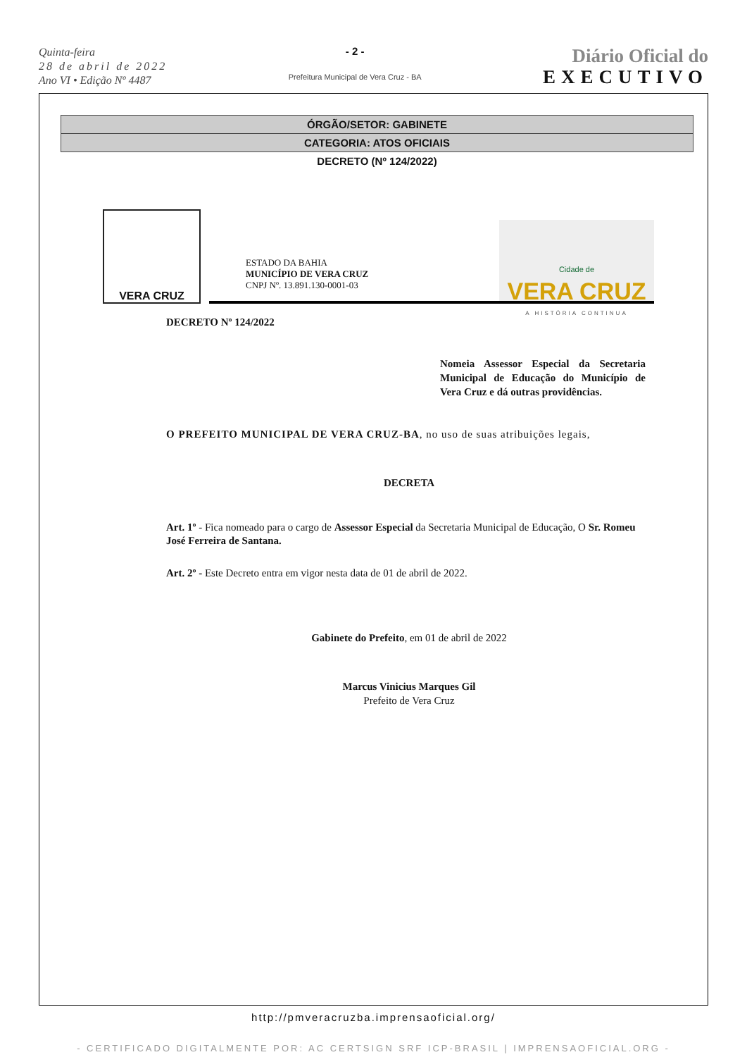Quinta-feira
28 de abril de 2022
Ano VI • Edição Nº 4487
- 2 -
Prefeitura Municipal de Vera Cruz - BA
Diário Oficial do
EXECUTIVO
ÓRGÃO/SETOR: GABINETE
CATEGORIA: ATOS OFICIAIS
DECRETO (Nº 124/2022)
VERA CRUZ
ESTADO DA BAHIA
MUNICÍPIO DE VERA CRUZ
CNPJ Nº. 13.891.130-0001-03
Cidade de
VERA CRUZ
A HISTÓRIA CONTINUA
DECRETO Nº 124/2022
Nomeia Assessor Especial da Secretaria Municipal de Educação do Município de Vera Cruz e dá outras providências.
O PREFEITO MUNICIPAL DE VERA CRUZ-BA, no uso de suas atribuições legais,
DECRETA
Art. 1º - Fica nomeado para o cargo de Assessor Especial da Secretaria Municipal de Educação, O Sr. Romeu José Ferreira de Santana.
Art. 2º - Este Decreto entra em vigor nesta data de 01 de abril de 2022.
Gabinete do Prefeito, em 01 de abril de 2022
Marcus Vinicius Marques Gil
Prefeito de Vera Cruz
http://pmveracruzba.imprensaoficial.org/
- CERTIFICADO DIGITALMENTE POR: AC CERTSIGN SRF ICP-BRASIL | IMPRENSAOFICIAL.ORG -